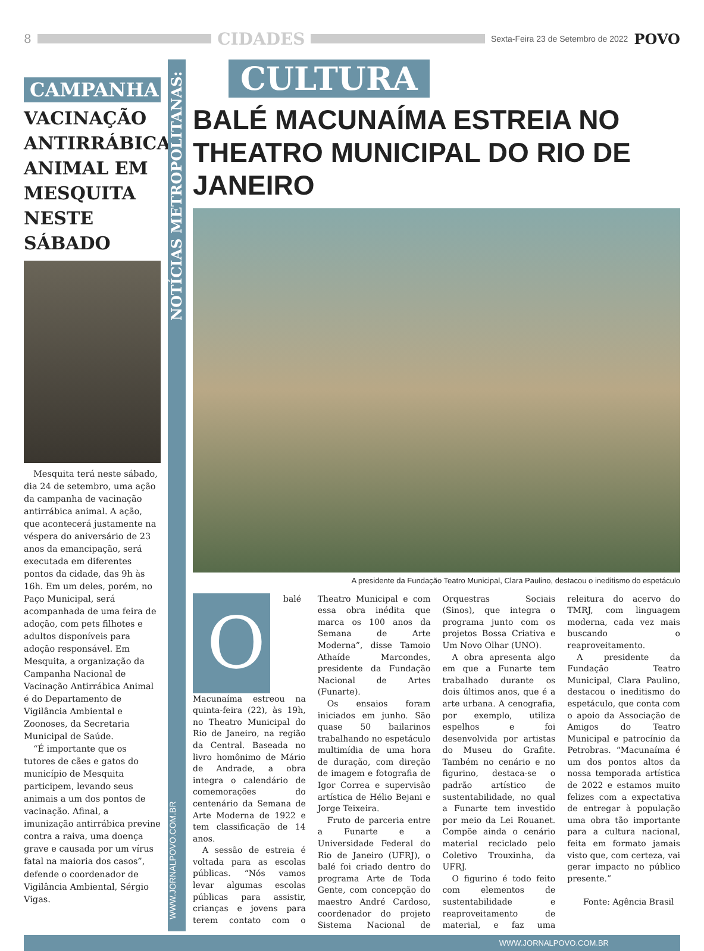8 CIDADES Sexta-Feira 23 de Setembro de 2022 POVO
CAMPANHA
VACINAÇÃO ANTIRRÁBICA ANIMAL EM MESQUITA NESTE SÁBADO
Mesquita terá neste sábado, dia 24 de setembro, uma ação da campanha de vacinação antirrábica animal. A ação, que acontecerá justamente na véspera do aniversário de 23 anos da emancipação, será executada em diferentes pontos da cidade, das 9h às 16h. Em um deles, porém, no Paço Municipal, será acompanhada de uma feira de adoção, com pets filhotes e adultos disponíveis para adoção responsável. Em Mesquita, a organização da Campanha Nacional de Vacinação Antirrábica Animal é do Departamento de Vigilância Ambiental e Zoonoses, da Secretaria Municipal de Saúde.
“É importante que os tutores de cães e gatos do município de Mesquita participem, levando seus animais a um dos pontos de vacinação. Afinal, a imunização antirrábica previne contra a raiva, uma doença grave e causada por um vírus fatal na maioria dos casos”, defende o coordenador de Vigilância Ambiental, Sérgio Vigas.
WWW.JORNALPOVO.COM.BR NOTÍCIAS METROPOLITANAS:
CULTURA
BALÉ MACUNAÍMA ESTREIA NO THEATRO MUNICIPAL DO RIO DE JANEIRO
A presidente da Fundação Teatro Municipal, Clara Paulino, destacou o ineditismo do espetáculo
O balé Macunaíma estreou na quinta-feira (22), às 19h, no Theatro Municipal do Rio de Janeiro, na região da Central. Baseada no livro homônimo de Mário de Andrade, a obra integra o calendário de comemorações do centenário da Semana de Arte Moderna de 1922 e tem classificação de 14 anos.
A sessão de estreia é voltada para as escolas públicas. “Nós vamos levar algumas escolas públicas para assistir, crianças e jovens para terem contato com o Theatro Municipal e com essa obra inédita que marca os 100 anos da Semana de Arte Moderna”, disse Tamoio Athaíde Marcondes, presidente da Fundação Nacional de Artes (Funarte).
Os ensaios foram iniciados em junho. São quase 50 bailarinos trabalhando no espetáculo multimídia de uma hora de duração, com direção de imagem e fotografia de Igor Correa e supervisão artística de Hélio Bejani e Jorge Teixeira.
Fruto de parceria entre a Funarte e a Universidade Federal do Rio de Janeiro (UFRJ), o balé foi criado dentro do programa Arte de Toda Gente, com concepção do maestro André Cardoso, coordenador do projeto Sistema Nacional de Orquestras Sociais (Sinos), que integra o programa junto com os projetos Bossa Criativa e Um Novo Olhar (UNO).
A obra apresenta algo em que a Funarte tem trabalhado durante os dois últimos anos, que é a arte urbana. A cenografia, por exemplo, utiliza espelhos e foi desenvolvida por artistas do Museu do Grafite. Também no cenário e no figurino, destaca-se o padrão artístico de sustentabilidade, no qual a Funarte tem investido por meio da Lei Rouanet. Compõe ainda o cenário material reciclado pelo Coletivo Trouxinha, da UFRJ.
O figurino é todo feito com elementos de sustentabilidade e reaproveitamento de material, e faz uma releitura do acervo do TMRJ, com linguagem moderna, cada vez mais buscando o reaproveitamento.
A presidente da Fundação Teatro Municipal, Clara Paulino, destacou o ineditismo do espetáculo, que conta com o apoio da Associação de Amigos do Teatro Municipal e patrocínio da Petrobras. “Macunaíma é um dos pontos altos da nossa temporada artística de 2022 e estamos muito felizes com a expectativa de entregar à população uma obra tão importante para a cultura nacional, feita em formato jamais visto que, com certeza, vai gerar impacto no público presente.”
Fonte: Agência Brasil
WWW.JORNALPOVO.COM.BR